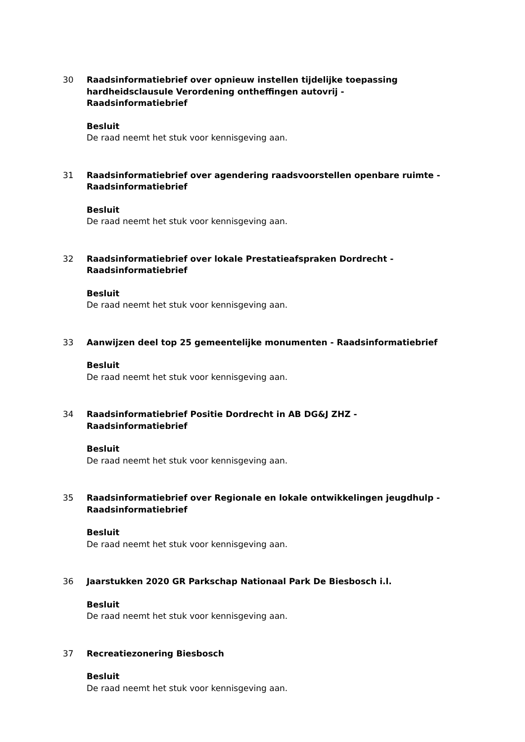30 Raadsinformatiebrief over opnieuw instellen tijdelijke toepassing hardheidsclausule Verordening ontheffingen autovrij -
Raadsinformatiebrief
Besluit
De raad neemt het stuk voor kennisgeving aan.
31 Raadsinformatiebrief over agendering raadsvoorstellen openbare ruimte - Raadsinformatiebrief
Besluit
De raad neemt het stuk voor kennisgeving aan.
32 Raadsinformatiebrief over lokale Prestatieafspraken Dordrecht -
Raadsinformatiebrief
Besluit
De raad neemt het stuk voor kennisgeving aan.
33 Aanwijzen deel top 25 gemeentelijke monumenten - Raadsinformatiebrief
Besluit
De raad neemt het stuk voor kennisgeving aan.
34 Raadsinformatiebrief Positie Dordrecht in AB DG&J ZHZ -
Raadsinformatiebrief
Besluit
De raad neemt het stuk voor kennisgeving aan.
35 Raadsinformatiebrief over Regionale en lokale ontwikkelingen jeugdhulp - Raadsinformatiebrief
Besluit
De raad neemt het stuk voor kennisgeving aan.
36 Jaarstukken 2020 GR Parkschap Nationaal Park De Biesbosch i.l.
Besluit
De raad neemt het stuk voor kennisgeving aan.
37 Recreatiezonering Biesbosch
Besluit
De raad neemt het stuk voor kennisgeving aan.